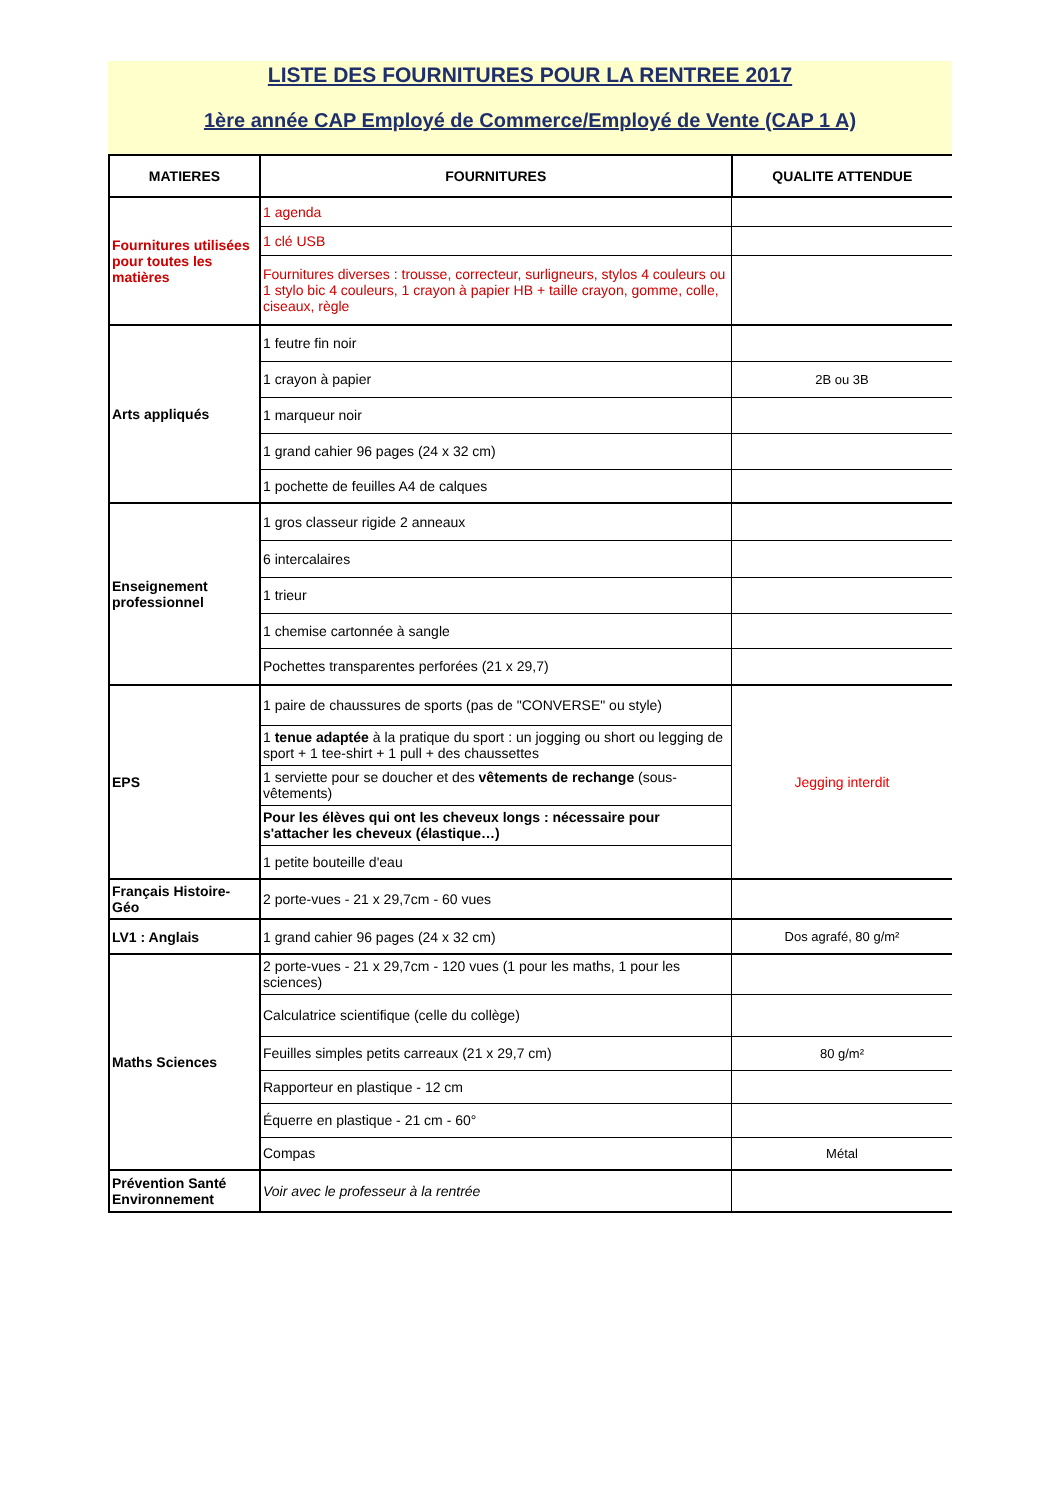LISTE DES FOURNITURES POUR LA RENTREE 2017
1ère année CAP Employé de Commerce/Employé de Vente (CAP 1 A)
| MATIERES | FOURNITURES | QUALITE ATTENDUE |
| --- | --- | --- |
| Fournitures utilisées pour toutes les matières | 1 agenda | |
| | 1 clé USB | |
| | Fournitures diverses : trousse, correcteur, surligneurs, stylos 4 couleurs ou 1 stylo bic 4 couleurs, 1 crayon à papier HB + taille crayon, gomme, colle, ciseaux, règle | |
| Arts appliqués | 1 feutre fin noir | |
| | 1 crayon à papier | 2B ou 3B |
| | 1 marqueur noir | |
| | 1 grand cahier 96 pages (24 x 32 cm) | |
| | 1 pochette de feuilles A4 de calques | |
| Enseignement professionnel | 1 gros classeur rigide 2 anneaux | |
| | 6 intercalaires | |
| | 1 trieur | |
| | 1 chemise cartonnée à sangle | |
| | Pochettes transparentes perforées (21 x 29,7) | |
| EPS | 1 paire de chaussures de sports (pas de "CONVERSE" ou style) | Jegging interdit |
| | 1 tenue adaptée à la pratique du sport : un jogging ou short ou legging de sport + 1 tee-shirt + 1 pull + des chaussettes | |
| | 1 serviette pour se doucher et des vêtements de rechange (sous-vêtements) | |
| | Pour les élèves qui ont les cheveux longs : nécessaire pour s'attacher les cheveux (élastique…) | |
| | 1 petite bouteille d'eau | |
| Français Histoire-Géo | 2 porte-vues - 21 x 29,7cm - 60 vues | |
| LV1 : Anglais | 1 grand cahier 96 pages (24 x 32 cm) | Dos agrafé, 80 g/m² |
| Maths Sciences | 2 porte-vues - 21 x 29,7cm - 120 vues (1 pour les maths, 1 pour les sciences) | |
| | Calculatrice scientifique (celle du collège) | |
| | Feuilles simples petits carreaux (21 x 29,7 cm) | 80 g/m² |
| | Rapporteur en plastique - 12 cm | |
| | Équerre en plastique - 21 cm - 60° | |
| | Compas | Métal |
| Prévention Santé Environnement | Voir avec le professeur à la rentrée | |